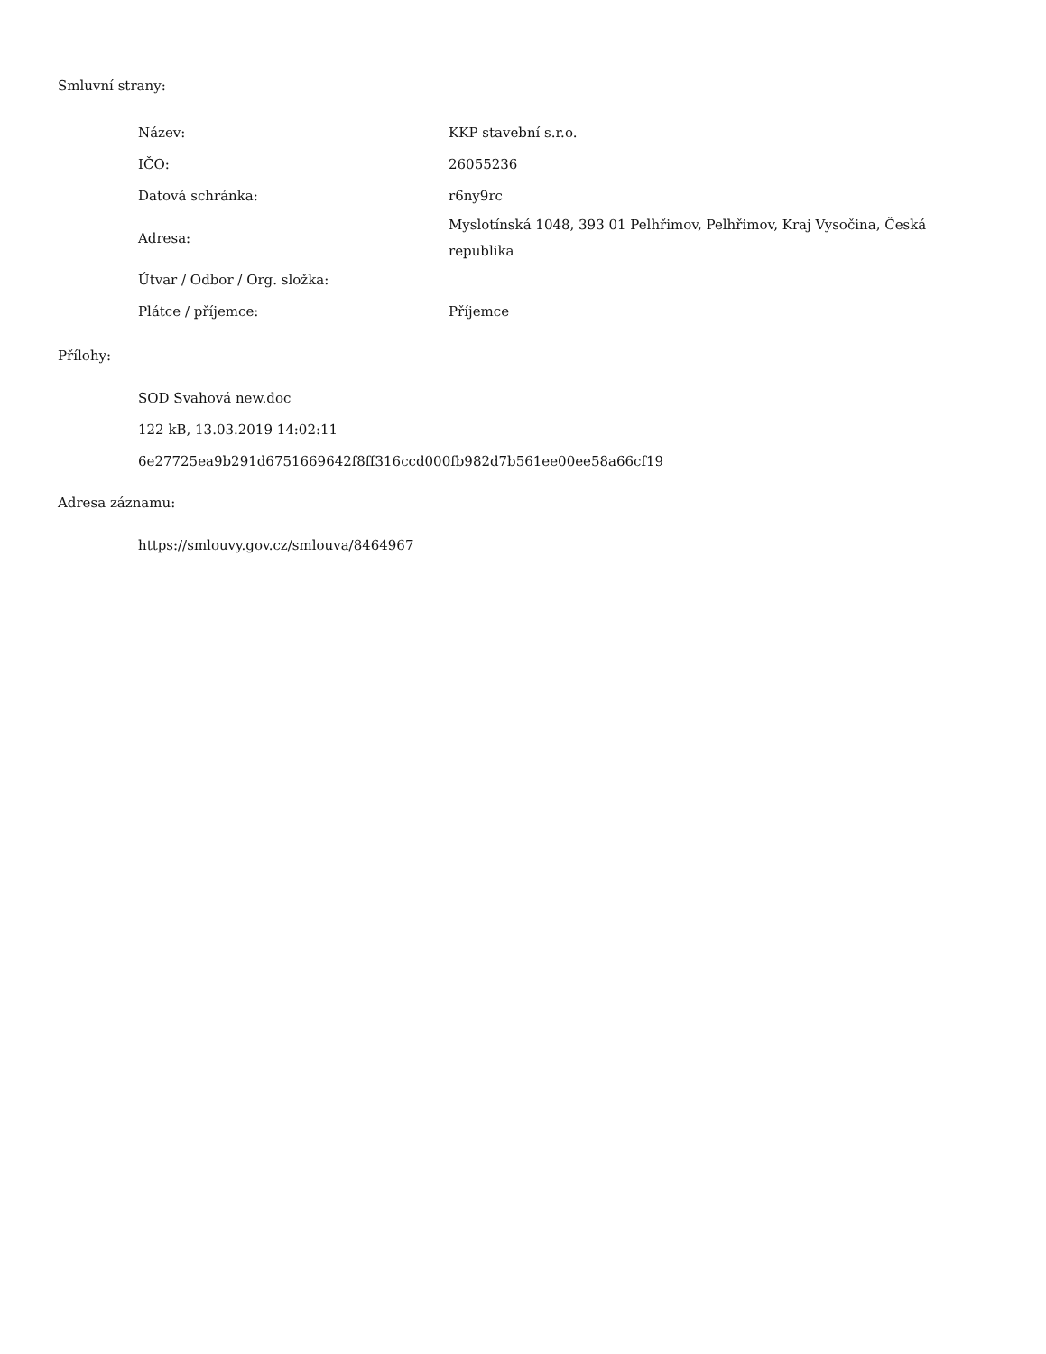Smluvní strany:
| Název: | KKP stavební s.r.o. |
| IČO: | 26055236 |
| Datová schránka: | r6ny9rc |
| Adresa: | Myslotínská 1048, 393 01 Pelhřimov, Pelhřimov, Kraj Vysočina, Česká republika |
| Útvar / Odbor / Org. složka: | |
| Plátce / příjemce: | Příjemce |
Přílohy:
SOD Svahová new.doc
122 kB, 13.03.2019 14:02:11
6e27725ea9b291d6751669642f8ff316ccd000fb982d7b561ee00ee58a66cf19
Adresa záznamu:
https://smlouvy.gov.cz/smlouva/8464967